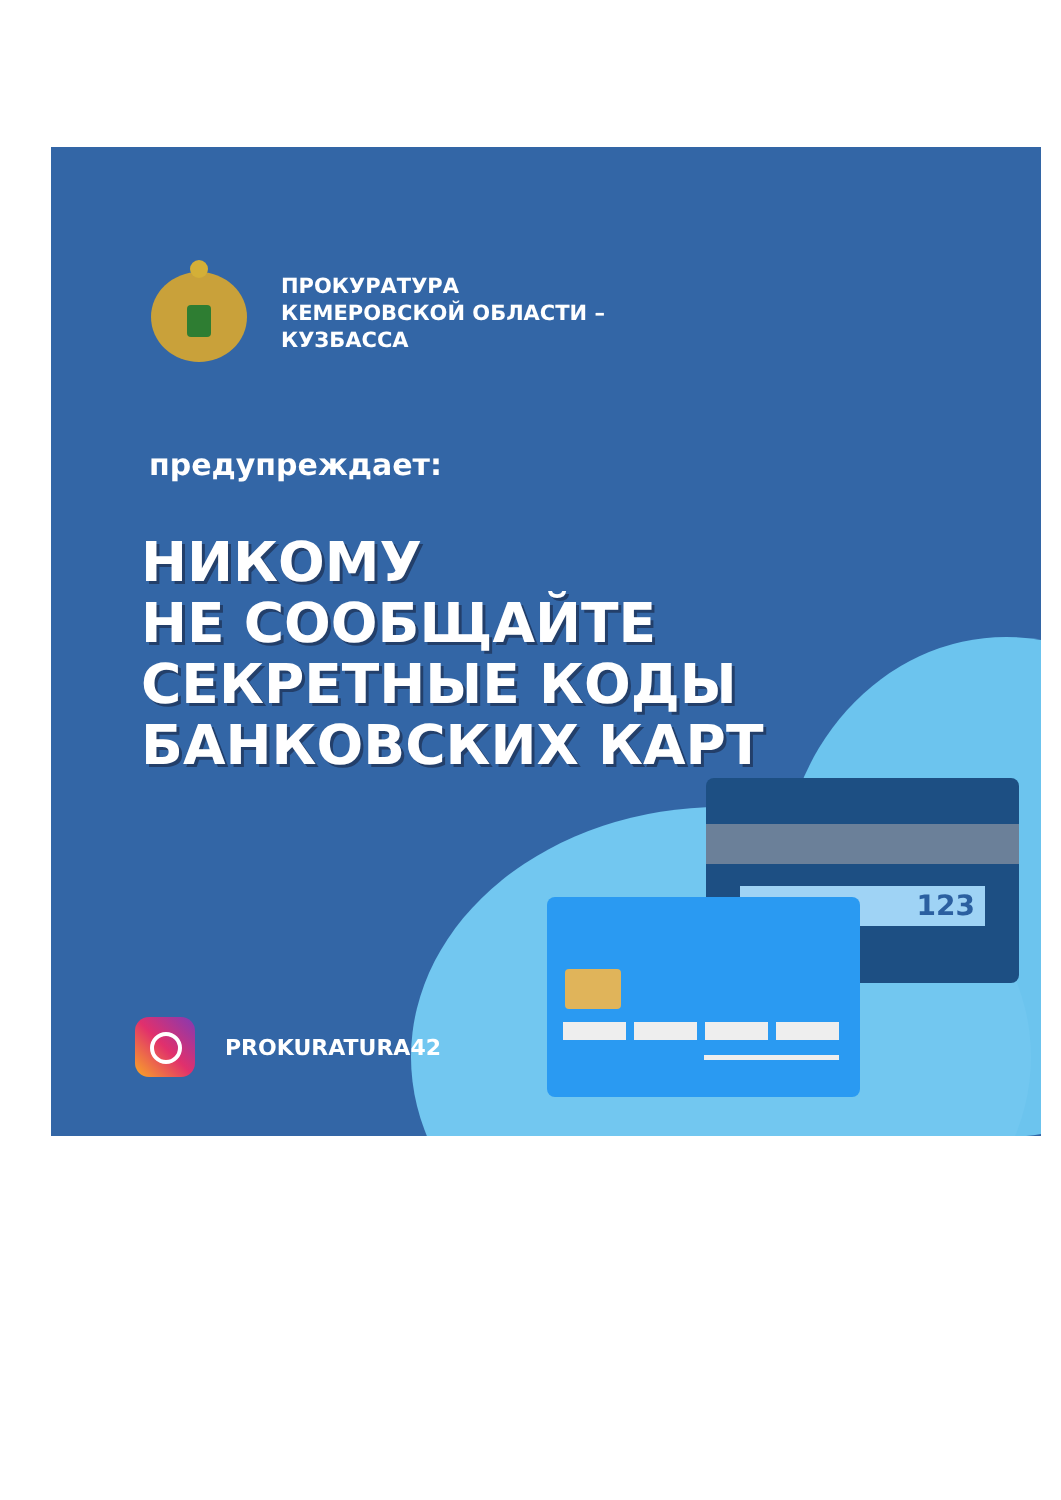123
ПРОКУРАТУРА
КЕМЕРОВСКОЙ ОБЛАСТИ –
КУЗБАССА
предупреждает:
НИКОМУ
НЕ СООБЩАЙТЕ
СЕКРЕТНЫЕ КОДЫ
БАНКОВСКИХ КАРТ
PROKURATURA42